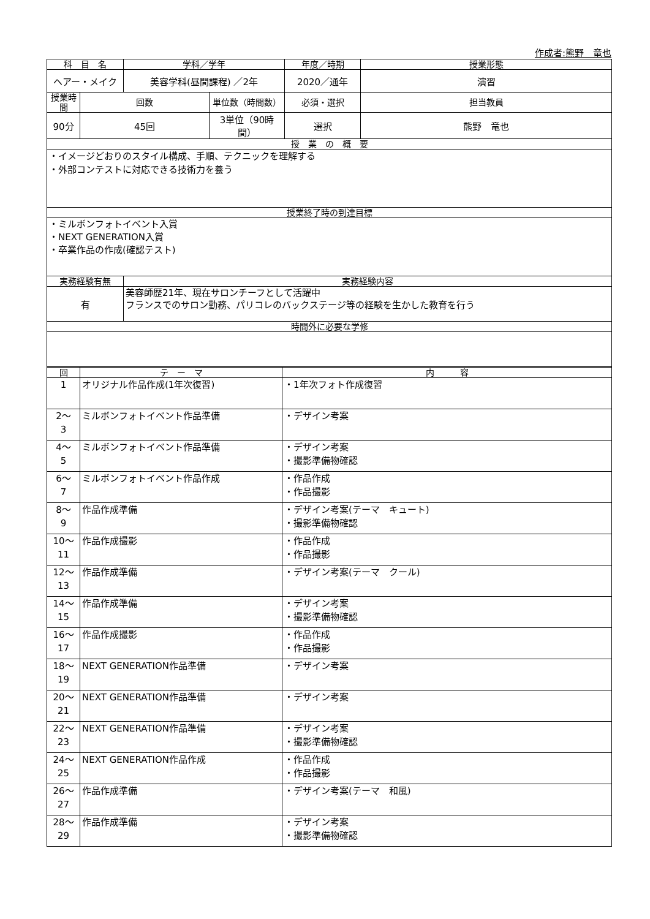作成者:熊野　竜也
| 科 目 名 | | 学科／学年 | | 年度／時期 | 授業形態 |
| --- | --- | --- | --- | --- | --- |
| ヘアー・メイク | | 美容学科(昼間課程) ／2年 | | 2020／通年 | 演習 |
| 授業時間 | 回数 | | 単位数（時間数） | 必須・選択 | 担当教員 |
| 90分 | 45回 | | 3単位（90時間） | 選択 | 熊野 竜也 |
| 授 業 の 概 要 | | | | | |
| ・イメージどおりのスタイル構成、手順、テクニックを理解する ・外部コンテストに対応できる技術力を養う | | | | | |
| 授業終了時の到達目標 | | | | | |
| ・ミルボンフォトイベント入賞 ・NEXT GENERATION入賞 ・卒業作品の作成(確認テスト) | | | | | |
| 実務経験有無 | | 実務経験内容 | | | |
| 有 | | 美容師歴21年、現在サロンチーフとして活躍中 フランスでのサロン勤務、パリコレのバックステージ等の経験を生かした教育を行う | | | |
| 時間外に必要な学修 | | | | | |
| 回 | テ ー マ | 内 容 |
| --- | --- | --- |
| 1 | オリジナル作品作成(1年次復習) | ・1年次フォト作成復習 |
| 2～ 3 | ミルボンフォトイベント作品準備 | ・デザイン考案 |
| 4～ 5 | ミルボンフォトイベント作品準備 | ・デザイン考案 ・撮影準備物確認 |
| 6～ 7 | ミルボンフォトイベント作品作成 | ・作品作成 ・作品撮影 |
| 8～ 9 | 作品作成準備 | ・デザイン考案(テーマ キュート) ・撮影準備物確認 |
| 10～ 11 | 作品作成撮影 | ・作品作成 ・作品撮影 |
| 12～ 13 | 作品作成準備 | ・デザイン考案(テーマ クール) |
| 14～ 15 | 作品作成準備 | ・デザイン考案 ・撮影準備物確認 |
| 16～ 17 | 作品作成撮影 | ・作品作成 ・作品撮影 |
| 18～ 19 | NEXT GENERATION作品準備 | ・デザイン考案 |
| 20～ 21 | NEXT GENERATION作品準備 | ・デザイン考案 |
| 22～ 23 | NEXT GENERATION作品準備 | ・デザイン考案 ・撮影準備物確認 |
| 24～ 25 | NEXT GENERATION作品作成 | ・作品作成 ・作品撮影 |
| 26～ 27 | 作品作成準備 | ・デザイン考案(テーマ 和風) |
| 28～ 29 | 作品作成準備 | ・デザイン考案 ・撮影準備物確認 |